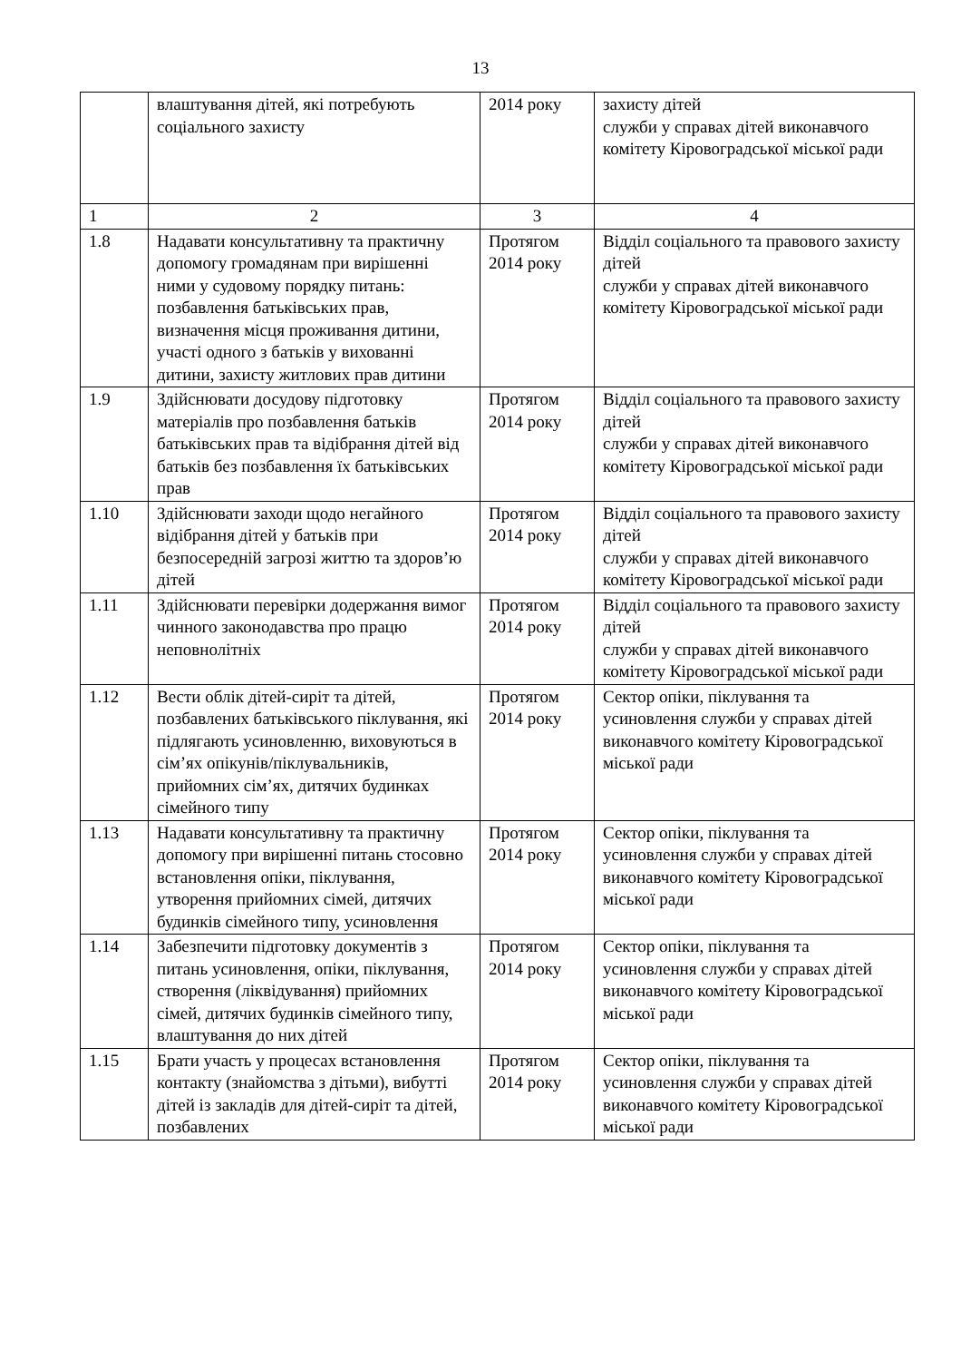13
| | влаштування дітей, які потребують соціального захисту | 2014 року | захисту дітей служби у справах дітей виконавчого комітету Кіровоградської міської ради |
| 1 | 2 | 3 | 4 |
| 1.8 | Надавати консультативну та практичну допомогу громадянам при вирішенні ними у судовому порядку питань: позбавлення батьківських прав, визначення місця проживання дитини, участі одного з батьків у вихованні дитини, захисту житлових прав дитини | Протягом 2014 року | Відділ соціального та правового захисту дітей служби у справах дітей виконавчого комітету Кіровоградської міської ради |
| 1.9 | Здійснювати досудову підготовку матеріалів про позбавлення батьків батьківських прав та відібрання дітей від батьків без позбавлення їх батьківських прав | Протягом 2014 року | Відділ соціального та правового захисту дітей служби у справах дітей виконавчого комітету Кіровоградської міської ради |
| 1.10 | Здійснювати заходи щодо негайного відібрання дітей у батьків при безпосередній загрозі життю та здоров’ю дітей | Протягом 2014 року | Відділ соціального та правового захисту дітей служби у справах дітей виконавчого комітету Кіровоградської міської ради |
| 1.11 | Здійснювати перевірки додержання вимог чинного законодавства про працю неповнолітніх | Протягом 2014 року | Відділ соціального та правового захисту дітей служби у справах дітей виконавчого комітету Кіровоградської міської ради |
| 1.12 | Вести облік дітей-сиріт та дітей, позбавлених батьківського піклування, які підлягають усиновленню, виховуються в сім’ях опікунів/піклувальників, прийомних сім’ях, дитячих будинках сімейного типу | Протягом 2014 року | Сектор опіки, піклування та усиновлення служби у справах дітей виконавчого комітету Кіровоградської міської ради |
| 1.13 | Надавати консультативну та практичну допомогу при вирішенні питань стосовно встановлення опіки, піклування, утворення прийомних сімей, дитячих будинків сімейного типу, усиновлення | Протягом 2014 року | Сектор опіки, піклування та усиновлення служби у справах дітей виконавчого комітету Кіровоградської міської ради |
| 1.14 | Забезпечити підготовку документів з питань усиновлення, опіки, піклування, створення (ліквідування) прийомних сімей, дитячих будинків сімейного типу, влаштування до них дітей | Протягом 2014 року | Сектор опіки, піклування та усиновлення служби у справах дітей виконавчого комітету Кіровоградської міської ради |
| 1.15 | Брати участь у процесах встановлення контакту (знайомства з дітьми), вибутті дітей із закладів для дітей-сиріт та дітей, позбавлених | Протягом 2014 року | Сектор опіки, піклування та усиновлення служби у справах дітей виконавчого комітету Кіровоградської міської ради |